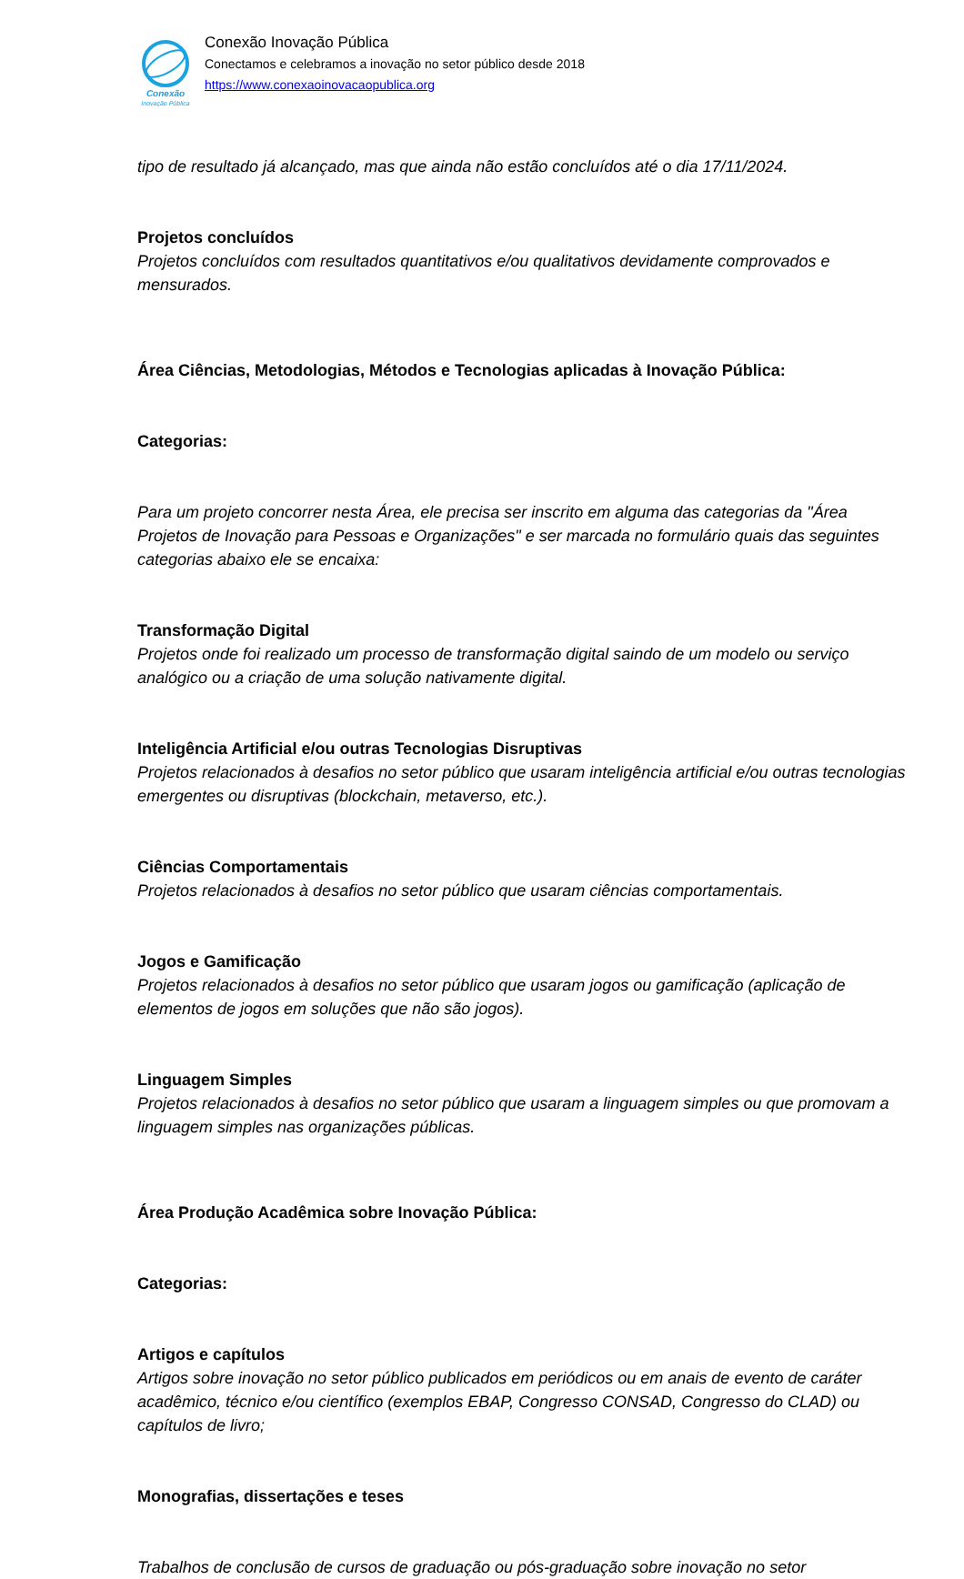Conexão
Inovação Pública
Conexão Inovação Pública
Conectamos e celebramos a inovação no setor público desde 2018
https://www.conexaoinovacaopublica.org
tipo de resultado já alcançado, mas que ainda não estão concluídos até o dia 17/11/2024.
Projetos concluídos
Projetos concluídos com resultados quantitativos e/ou qualitativos devidamente comprovados e mensurados.
Área Ciências, Metodologias, Métodos e Tecnologias aplicadas à Inovação Pública:
Categorias:
Para um projeto concorrer nesta Área, ele precisa ser inscrito em alguma das categorias da "Área Projetos de Inovação para Pessoas e Organizações" e ser marcada no formulário quais das seguintes categorias abaixo ele se encaixa:
Transformação Digital
Projetos onde foi realizado um processo de transformação digital saindo de um modelo ou serviço analógico ou a criação de uma solução nativamente digital.
Inteligência Artificial e/ou outras Tecnologias Disruptivas
Projetos relacionados à desafios no setor público que usaram inteligência artificial e/ou outras tecnologias emergentes ou disruptivas (blockchain, metaverso, etc.).
Ciências Comportamentais
Projetos relacionados à desafios no setor público que usaram ciências comportamentais.
Jogos e Gamificação
Projetos relacionados à desafios no setor público que usaram jogos ou gamificação (aplicação de elementos de jogos em soluções que não são jogos).
Linguagem Simples
Projetos relacionados à desafios no setor público que usaram a linguagem simples ou que promovam a linguagem simples nas organizações públicas.
Área Produção Acadêmica sobre Inovação Pública:
Categorias:
Artigos e capítulos
Artigos sobre inovação no setor público publicados em periódicos ou em anais de evento de caráter acadêmico, técnico e/ou científico (exemplos EBAP, Congresso CONSAD, Congresso do CLAD) ou capítulos de livro;
Monografias, dissertações e teses
Trabalhos de conclusão de cursos de graduação ou pós-graduação sobre inovação no setor